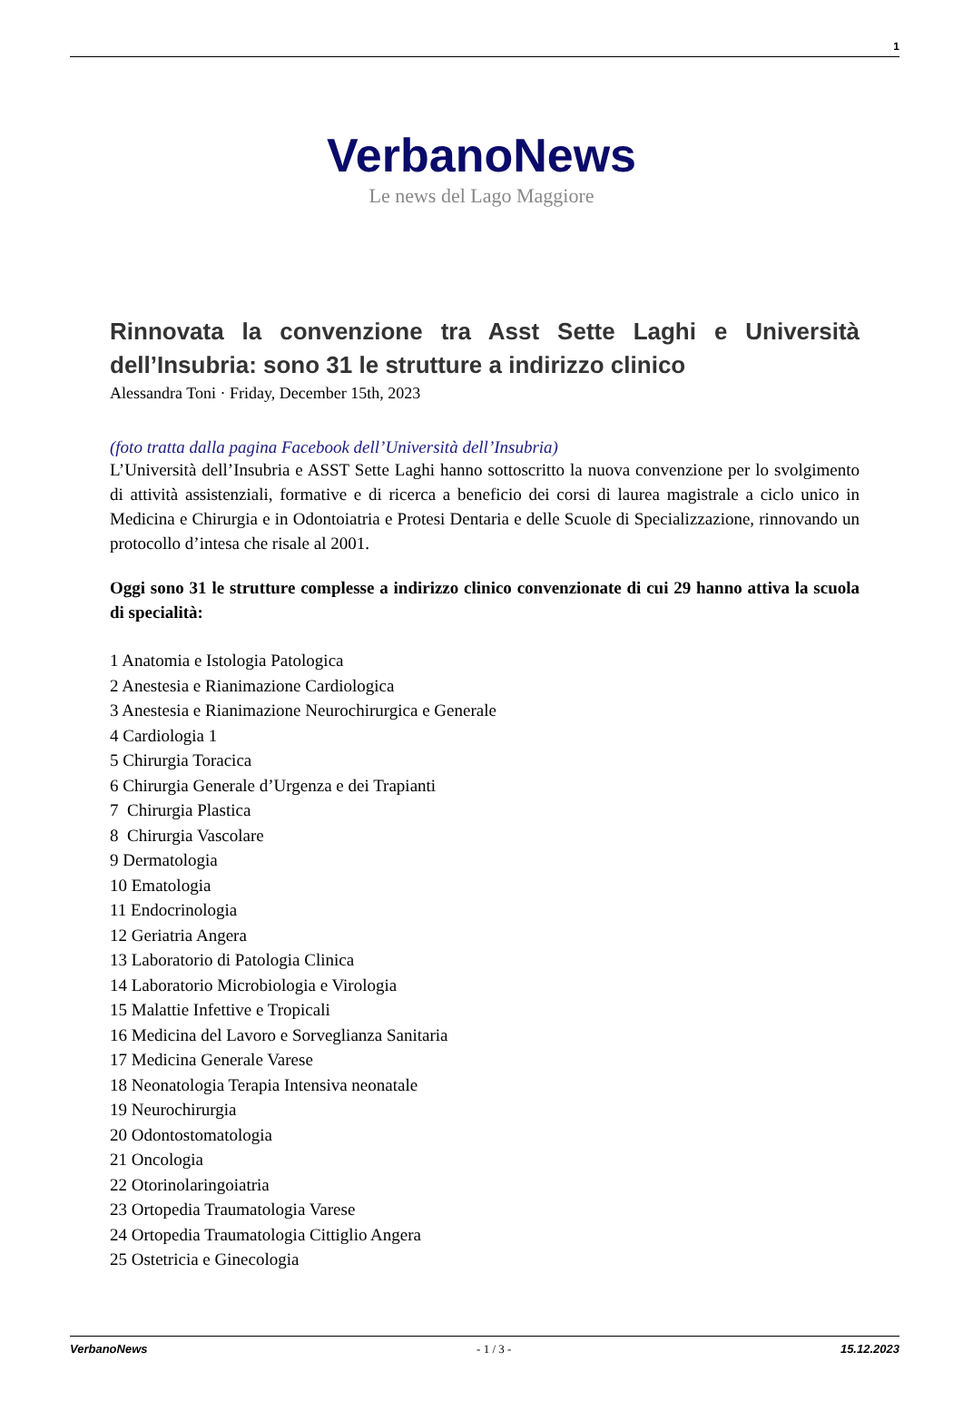1
VerbanoNews
Le news del Lago Maggiore
Rinnovata la convenzione tra Asst Sette Laghi e Università dell’Insubria: sono 31 le strutture a indirizzo clinico
Alessandra Toni · Friday, December 15th, 2023
(foto tratta dalla pagina Facebook dell’Università dell’Insubria)
L’Università dell’Insubria e ASST Sette Laghi hanno sottoscritto la nuova convenzione per lo svolgimento di attività assistenziali, formative e di ricerca a beneficio dei corsi di laurea magistrale a ciclo unico in Medicina e Chirurgia e in Odontoiatria e Protesi Dentaria e delle Scuole di Specializzazione, rinnovando un protocollo d’intesa che risale al 2001.
Oggi sono 31 le strutture complesse a indirizzo clinico convenzionate di cui 29 hanno attiva la scuola di specialità:
1 Anatomia e Istologia Patologica
2 Anestesia e Rianimazione Cardiologica
3 Anestesia e Rianimazione Neurochirurgica e Generale
4 Cardiologia 1
5 Chirurgia Toracica
6 Chirurgia Generale d’Urgenza e dei Trapianti
7 Chirurgia Plastica
8 Chirurgia Vascolare
9 Dermatologia
10 Ematologia
11 Endocrinologia
12 Geriatria Angera
13 Laboratorio di Patologia Clinica
14 Laboratorio Microbiologia e Virologia
15 Malattie Infettive e Tropicali
16 Medicina del Lavoro e Sorveglianza Sanitaria
17 Medicina Generale Varese
18 Neonatologia Terapia Intensiva neonatale
19 Neurochirurgia
20 Odontostomatologia
21 Oncologia
22 Otorinolaringoiatria
23 Ortopedia Traumatologia Varese
24 Ortopedia Traumatologia Cittiglio Angera
25 Ostetricia e Ginecologia
VerbanoNews - 1 / 3 - 15.12.2023